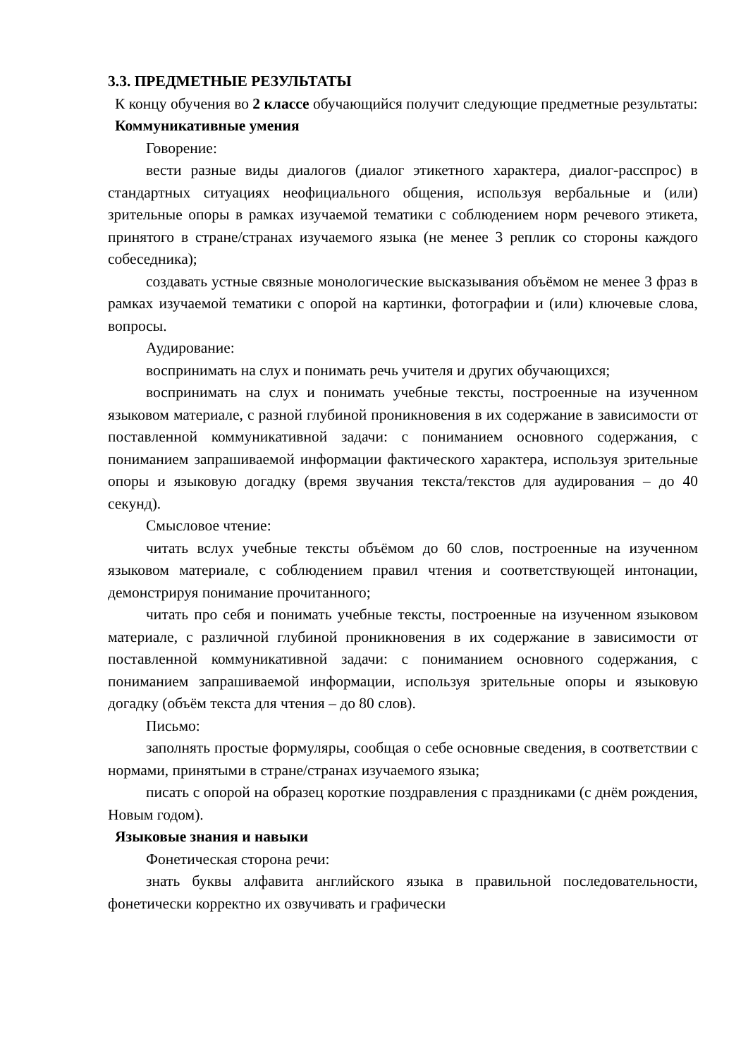3.3. ПРЕДМЕТНЫЕ РЕЗУЛЬТАТЫ
К концу обучения во 2 классе обучающийся получит следующие предметные результаты:
Коммуникативные умения
Говорение:
вести разные виды диалогов (диалог этикетного характера, диалог-расспрос) в стандартных ситуациях неофициального общения, используя вербальные и (или) зрительные опоры в рамках изучаемой тематики с соблюдением норм речевого этикета, принятого в стране/странах изучаемого языка (не менее 3 реплик со стороны каждого собеседника);
создавать устные связные монологические высказывания объёмом не менее 3 фраз в рамках изучаемой тематики с опорой на картинки, фотографии и (или) ключевые слова, вопросы.
Аудирование:
воспринимать на слух и понимать речь учителя и других обучающихся;
воспринимать на слух и понимать учебные тексты, построенные на изученном языковом материале, с разной глубиной проникновения в их содержание в зависимости от поставленной коммуникативной задачи: с пониманием основного содержания, с пониманием запрашиваемой информации фактического характера, используя зрительные опоры и языковую догадку (время звучания текста/текстов для аудирования – до 40 секунд).
Смысловое чтение:
читать вслух учебные тексты объёмом до 60 слов, построенные на изученном языковом материале, с соблюдением правил чтения и соответствующей интонации, демонстрируя понимание прочитанного;
читать про себя и понимать учебные тексты, построенные на изученном языковом материале, с различной глубиной проникновения в их содержание в зависимости от поставленной коммуникативной задачи: с пониманием основного содержания, с пониманием запрашиваемой информации, используя зрительные опоры и языковую догадку (объём текста для чтения – до 80 слов).
Письмо:
заполнять простые формуляры, сообщая о себе основные сведения, в соответствии с нормами, принятыми в стране/странах изучаемого языка;
писать с опорой на образец короткие поздравления с праздниками (с днём рождения, Новым годом).
Языковые знания и навыки
Фонетическая сторона речи:
знать буквы алфавита английского языка в правильной последовательности, фонетически корректно их озвучивать и графически